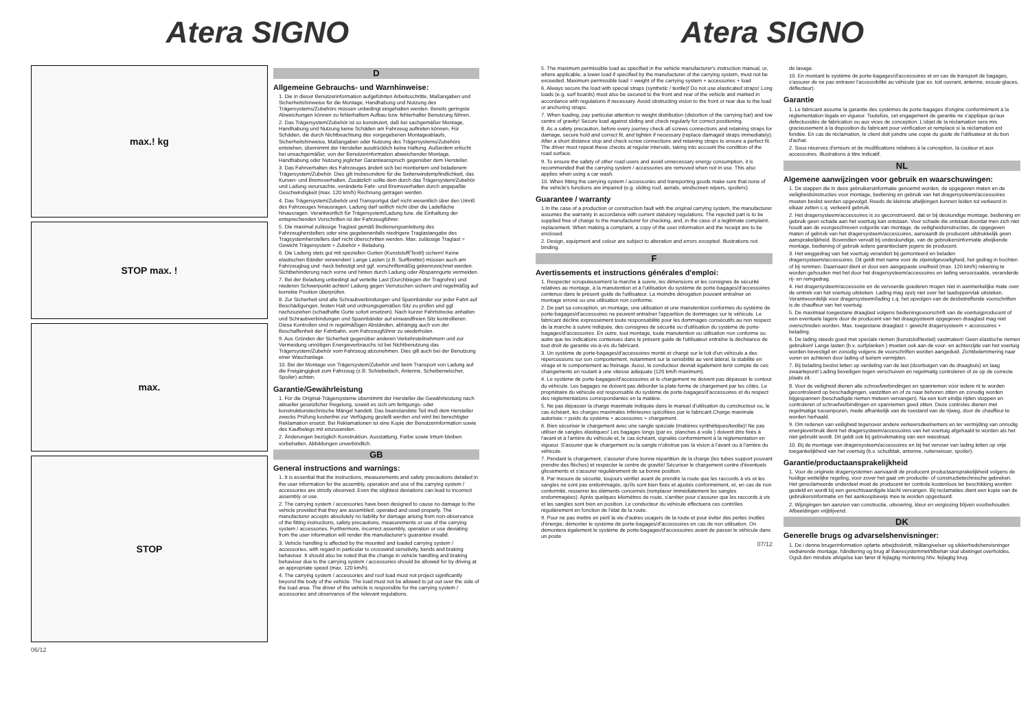Atera SIGNO
max.! kg
STOP max. !
max.
STOP
06/12
D
Allgemeine Gebrauchs- und Warnhinweise:
1. Die in dieser Benutzerinformation aufgeführten Arbeitsschritte, Maßangaben und Sicherheitshinweise für die Montage, Handhabung und Nutzung des Trägersystems/Zubehörs müssen unbedingt eingehalten werden. Bereits geringste Abweichungen können zu fehlerhaftem Aufbau bzw. fehlerhafter Benutzung führen.
2. Das Trägersystem/Zubehör ist so konstruiert, daß bei sachgemäßer Montage, Handhabung und Nutzung keine Schäden am Fahrzeug auftreten können. Für Schäden, die durch Nichtbeachtung des vorgegebenen Montageablaufs, Sicherheitshinweise, Maßangaben oder Nutzung des Trägersystems/Zubehörs entstehen, übernimmt der Hersteller ausdrücklich keine Haftung. Außerdem erlischt bei unsachgemäßer, von der Benutzerinformation abweichender Montage, Handhabung oder Nutzung jeglicher Garantieanspruch gegenüber dem Hersteller.
3. Das Fahrverhalten des Fahrzeuges ändert sich bei montiertem und beladenem Trägersystem/Zubehör. Dies gilt insbesondere für die Seitenwindempfindlichkeit, das Kurven- und Bremsverhalten. Zusätzlich sollte dem durch das Trägersystem/Zubehör und Ladung verursachte, veränderte Fahr- und Bremsverhalten durch angepaßte Geschwindigkeit (max. 120 km/h) Rechnung getragen werden.
4. Das Trägersystem/Zubehör und Transportgut darf nicht wesentlich über den Umriß des Fahrzeuges hinausragen. Ladung darf seitlich nicht über die Ladefläche hinausragen. Verantwortlich für Trägersystem/Ladung bzw. die Einhaltung der entsprechenden Vorschriften ist der Fahrzeugführer.
5. Die maximal zulässige Traglast gemäß Bedienungsanleitung des Fahrzeugherstellers oder eine gegebenenfalls niedrigere Traglastangabe des Tragsystemherstellers darf nicht überschritten werden. Max. zulässige Traglast = Gewicht Trägersystem + Zubehör + Beladung.
6. Die Ladung stets gut mit speziellen Gurten (Kunststoff/Textil) sichern! Keine elastischen Bänder verwenden! Lange Lasten (z.B. Surfbretter) müssen auch am Fahrzeugbug und -heck befestigt und ggf. vorschriftsmäßig gekennzeichnet werden. Sichtbehinderung nach vorne und hinten durch Ladung oder Abspanngurte vermeiden.
7. Bei der Beladung unbedingt auf verteilte Last (Durchbiegen der Tragrohre) und niederen Schwerpunkt achten! Ladung gegen Verrutschen sichern und regelmäßig auf korrekte Position überprüfen.
8. Zur Sicherheit sind alle Schraubverbindungen und Spannbänder vor jeder Fahrt auf Beschädigungen, festen Halt und ordnungsgemäßen Sitz zu prüfen und ggf. nachzuziehen (schadhafte Gurte sofort ersetzen). Nach kurzer Fahrtstrecke anhalten und Schraubverbindungen und Spannbänder auf einwandfreien Sitz kontrollieren. Diese Kontrollen sind in regelmäßigen Abständen, abhängig auch von der Beschaffenheit der Fahrbahn, vom Fahrzeugführer zu wiederholen.
9. Aus Gründen der Sicherheit gegenüber anderen Verkehrsteilnehmern und zur Vermeidung unnötigen Energieverbrauchs ist bei Nichtbenutzung das Trägersystem/Zubehör vom Fahrzeug abzunehmen. Dies gilt auch bei der Benutzung einer Waschanlage.
10. Bei der Montage von Trägersystem/Zubehör und beim Transport von Ladung auf die Freigängigkeit zum Fahrzeug (z.B. Schiebedach, Antenne, Scheibenwischer, Spoiler) achten.
Garantie/Gewährleistung
1. Für die Original-Trägersysteme übernimmt der Hersteller die Gewährleistung nach aktueller gesetzlicher Regelung, soweit es sich um fertigungs- oder konstruktionstechnische Mängel handelt. Das beanstandete Teil muß dem Hersteller zwecks Prüfung kostenfrei zur Verfügung gestellt werden und wird bei berechtigter Reklamation ersetzt. Bei Reklamationen ist eine Kopie der Benutzerinformation sowie des Kaufbelegs mit einzusenden.
2. Änderungen bezüglich Konstruktion, Ausstattung, Farbe sowie Irrtum bleiben vorbehalten. Abbildungen unverbindlich.
GB
General instructions and warnings:
1. It is essential that the instructions, measurements and safety precautions detailed in the user information for the assembly, operation and use of the carrying system / accessories are strictly observed. Even the slightest deviations can lead to incorrect assembly or use.
2. The carrying system / accessories have been designed to cause no damage to the vehicle provided that they are assembled, operated and used properly. The manufacturer accepts absolutely no liability for damage arising from non-observance of the fitting instructions, safety precautions, measurements or use of the carrying system / accessories. Furthermore, incorrect assembly, operation or use deviating from the user information will render the manufacturer's guarantee invalid.
3. Vehicle handling is affected by the mounted and loaded carrying system / accessories, with regard in particular to crosswind sensitivity, bends and braking behaviour. It should also be noted that the change in vehicle handling and braking behaviour due to the carrying system / accessories should be allowed for by driving at an appropriate speed (max. 120 km/h).
4. The carrying system / accessories and roof load must not project significantly beyond the body of the vehicle. The load must not be allowed to jut out over the side of the load area. The driver of the vehicle is responsible for the carrying system / accessories and observance of the relevant regulations.
Atera SIGNO
5. The maximum permissible load as specified in the vehicle manufacturer's instruction manual, or, where applicable, a lower load if specified by the manufacturer of the carrying system, must not be exceeded. Maximum permissible load = weight of the carrying system + accessories + load
6. Always secure the load with special straps (synthetic / textile)! Do not use elasticated straps! Long loads (e.g. surf boards) must also be secured to the front and rear of the vehicle and marked in accordance with regulations if necessary. Avoid obstructing vision to the front or rear due to the load or anchoring straps.
7. When loading, pay particular attention to weight distribution (distortion of the carrying bar) and low centre of gravity! Secure load against sliding and check regularly for correct positioning.
8. As a safety precaution, before every journey check all screws connections and retaining straps for damage, secure hold and correct fit, and tighten if necessary (replace damaged straps immediately). After a short distance stop and check screw connections and retaining straps to ensure a perfect fit. The driver must repeat these checks at regular intervals, taking into account the condition of the road surface.
9. To ensure the safety of other road users and avoid unnecessary energy consumption, it is recommended that the carrying system / accessories are removed when not in use. This also applies when using a car wash.
10. When fitting the carrying system / accessories and transporting goods make sure that none of the vehicle's functions are impaired (e.g. sliding roof, aerials, windscreen wipers, spoilers).
Guarantee / warranty
1.In the case of a production or construction fault with the original carrying system, the manufacturer assumes the warranty in accordance with current statutory regulations. The rejected part is to be supplied free of charge to the manufacturer for checking, and, in the case of a legitimate complaint, replacement. When making a complaint, a copy of the user information and the receipt are to be enclosed.
2. Design, equipment and colour are subject to alteration and errors excepted. Illustrations not binding.
F
Avertissements et instructions générales d'emploi:
1. Respecter scrupuleusement la marche à suivre, les dimensions et les consignes de sécurité relatives au montage, à la manutention et à l'utilisation du système de porte-bagages/d'accessoires contenus dans le présent guide de l'utilisateur. La moindre dérogation pouvant entraîner un montage erroné ou une utilisation non conforme.
2. De part sa conception, un montage, une utilisation et une manutention conformes du système de porte-bagages/d'accessoires ne peuvent entraîner l'apparition de dommages sur le véhicule. Le fabricant décline expressément toute responsabilité pour les dommages consécutifs au non respect de la marche à suivre indiquée, des consignes de sécurité ou d'utilisation du système de porte-bagages/d'accessoires. En outre, tout montage, toute manutention ou utilisation non conforme ou autre que les indications contenues dans le présent guide de l'utilisateur entraîne la déchéance de tout droit de garantie vis-à-vis du fabricant.
3. Un système de porte-bagages/d'accessoires monté et chargé sur le toit d'un véhicule a des répercussions sur son comportement, notamment sur la sensibilité au vent latéral, la stabilité en virage et le comportement au freinage. Aussi, le conducteur devrait également tenir compte de ces changements en roulant à une vitesse adéquate (120 km/h maximum).
4. Le système de porte-bagages/d'accessoires et le chargement ne doivent pas dépasser le contour du véhicule. Les bagages ne doivent pas déborder la plate-forme de chargement par les côtés. Le propriétaire du véhicule est responsable du système de porte-bagages/d'accessoires et du respect des réglementations correspondantes en la matière.
5. Ne pas dépasser la charge maximale indiquée dans le manuel d'utilisation du constructeur ou, le cas échéant, les charges maximales inférieures spécifiées par le fabricant.Charge maximale autorisée = poids du système + accessoires + chargement.
6. Bien sécuriser le chargement avec une sangle spéciale (matières synthétiques/textile)! Ne pas utiliser de sangles élastiques! Les bagages longs (par ex. planches à voile ) doivent être fixés à l'avant et à l'arrière du véhicule et, le cas échéant, signalés conformément à la réglementation en vigueur. S'assurer que le chargement ou la sangle n'obstrue pas la vision à l'avant ou à l'arrière du véhicule.
7. Pendant le chargement, s'assurer d'une bonne répartition de la charge (les tubes support pouvant prendre des flèches) et respecter le centre de gravité! Sécuriser le chargement contre d'éventuels glissements et s'assurer régulièrement de sa bonne position.
8. Par mesure de sécurité, toujours vérifier avant de prendre la route que les raccords à vis et les sangles ne sont pas endommagés, qu'ils sont bien fixés et ajustés conformément, et, en cas de non conformité, resserrer les éléments concernés (remplacer immédiatement les sangles endommagées). Après quelques kilomètres de route, s'arrêter pour s'assurer que les raccords à vis et les sangles sont bien en position. Le conducteur du véhicule effectuera ces contrôles régulièrement en fonction de l'état de la route.
9. Pour ne pas mettre en péril la vie d'autres usagers de la route et pour éviter des pertes inutiles d'énergie, démonter le système de porte-bagages/d'accessoires en cas de non utilisation. On démontera également le système de porte-bagages/d'accessoires avant de passer le véhicule dans un poste
07/12
de lavage.
10. En montant le système de porte-bagages/d'accessoires et en cas de transport de bagages, s'assurer de ne pas entraver l'accessibilité au véhicule (par ex. toit ouvrant, antenne, essuie-glaces, déflecteur).
Garantie
1. Le fabricant assume la garantie des systèmes de porte-bagages d'origine conformément à la réglementation légale en vigueur. Toutefois, cet engagement de garantie ne s'applique qu'aux défectuosités de fabrication ou aux vices de conception. L'objet de la réclamation sera mis gracieusement à la disposition du fabricant pour vérification et remplacé si la réclamation est fondée. En cas de réclamation, le client doit joindre une copie du guide de l'utilisateur et du bon d'achat.
2. Sous réserves d'erreurs et de modifications relatives à la conception, la couleur et aux accessoires. Illustrations à titre indicatif.
NL
Algemene aanwijzingen voor gebruik en waarschuwingen:
1. De stappen die in deze gebruikersinformatie genoemd worden, de opgegeven maten en de veiligheidsinstructies voor montage, bediening en gebruik van het dragersysteem/accessoires moeten beslist worden opgevolgd. Reeds de kleinste afwijkingen kunnen leiden tot verkeerd in elkaar zetten c.q. verkeerd gebruik.
2. Het dragersysteem/accessoires is zo geconstrueerd, dat er bij deskundige montage, bediening en gebruik geen schade aan het voertuig kan ontstaan. Voor schade die ontstaat doordat men zich niet houdt aan de voorgeschreven volgorde van montage, de veiligheidsinstructies, de opgegeven maten of gebruik van het dragersysteem/accessoires, aanvaardt de producent uitdrukkelijk geen aansprakelijkheid. Bovendien vervalt bij ondeskundige, van de gebruikersinformatie afwijkende montage, bediening of gebruik iedere garantieclaim jegens de producent.
3. Het weggedrag van het voertuig verandert bij gemonteerd en beladen dragersysteem/accessoires. Dit geldt met name voor de zijwindgevoeligheid, het gedrag in bochten of bij remmen. Daarnaast dient er door een aangepaste snelheid (max. 120 km/h) rekening te worden gehouden met het door het dragersysteem/accessoires en lading veroorzaakte, veranderde rij- en remgedrag.
4. Het dragersysteem/accessoire en de vervoerde goederen mogen niet in aanmerkelijke mate over de omtrek van het voertuig uitsteken. Lading mag opzij niet over het laadoppervlak uitsteken. Verantwoordelijk voor dragersysteem/lading c.q. het opvolgen van de desbetreffende voorschriften is de chauffeur van het voertuig.
5. De maximaal toegestane draaglast volgens bedieningsvoorschrift van de voertuigproducent of een eventuele lagere door de producent van het draagsysteem opgegeven draaglast mag niet overschreden worden. Max. toegestane draaglast = gewicht dragersysteem + accessoires + belading.
6. De lading steeds goed met speciale riemen (kunststof/textiel) vastmaken! Geen elastische riemen gebruiken! Lange lasten (b.v. surfplanken ) moeten ook aan de voor- en achterzijde van het voertuig worden bevestigd en zonodig volgens de voorschriften worden aangeduid. Zichtbelemmering naar voren en achteren door lading of tuiriem vermijden.
7. Bij belading beslist letten op verdeling van de last (doorbuigen van de draagbuis) en laag zwaartepunt! Lading beveiligen tegen verschuiven en regelmatig controleren of ze op de correcte plaats zit.
8. Voor de veiligheid dienen alle schroefverbindingen en spanriemen vóór iedere rit te worden gecontroleerd op beschadigingen, vastzitten en of ze naar behoren zitten en zonodig worden bijgespannen (beschadigde riemen meteen vervangen). Na een kort eindje rijden stoppen en controleren of schroefverbindingen en spanriemen goed zitten. Deze controles dienen met regelmatige tussenpozen, mede afhankelijk van de toestand van de rijweg, door de chauffeur te worden herhaald.
9. Om redenen van veiligheid tegenover andere verkeersdeelnemers en ter vermijding van onnodig energieverbruik dient het dragersysteem/accessoires van het voertuig afgehaald te worden als het niet gebruikt wordt. Dit geldt ook bij gebruikmaking van een wasstraat.
10. Bij de montage van dragersysteem/accessoires en bij het vervoer van lading letten op vrije toegankelijkheid van het voertuig (b.v. schuifdak, antenne, ruitenwisser, spoiler).
Garantie/productaansprakelijkheid
1. Voor de originele dragersystemen aanvaardt de producent productaansprakelijkheid volgens de huidige wettelijke regeling, voor zover het gaat om productie- of constructietechnische gebreken. Het gereclameerde onderdeel moet de producent ter controle kostenloos ter beschikking worden gesteld en wordt bij een gerechtvaardigde klacht vervangen. Bij reclamaties dient een kopie van de gebruikersinformatie en het aankoopbewijs mee te worden opgestuurd.
2. Wijzigingen ten aanzien van constructie, uitvoering, kleur en vergissing blijven voorbehouden. Afbeeldingen vrijblijvend.
DK
Generelle brugs og advarselshenvisninger:
1. De i denne brugerinformation opførte arbejdsskridt, målangivelser og sikkerhedshenvisninger vedrørende montage, håndtering og brug af Bæresystemmet/tilbehør skal ubetinget overholdes. Også den mindste afvigelse kan fører til fejlagtig montering hhv. fejlagtig brug.